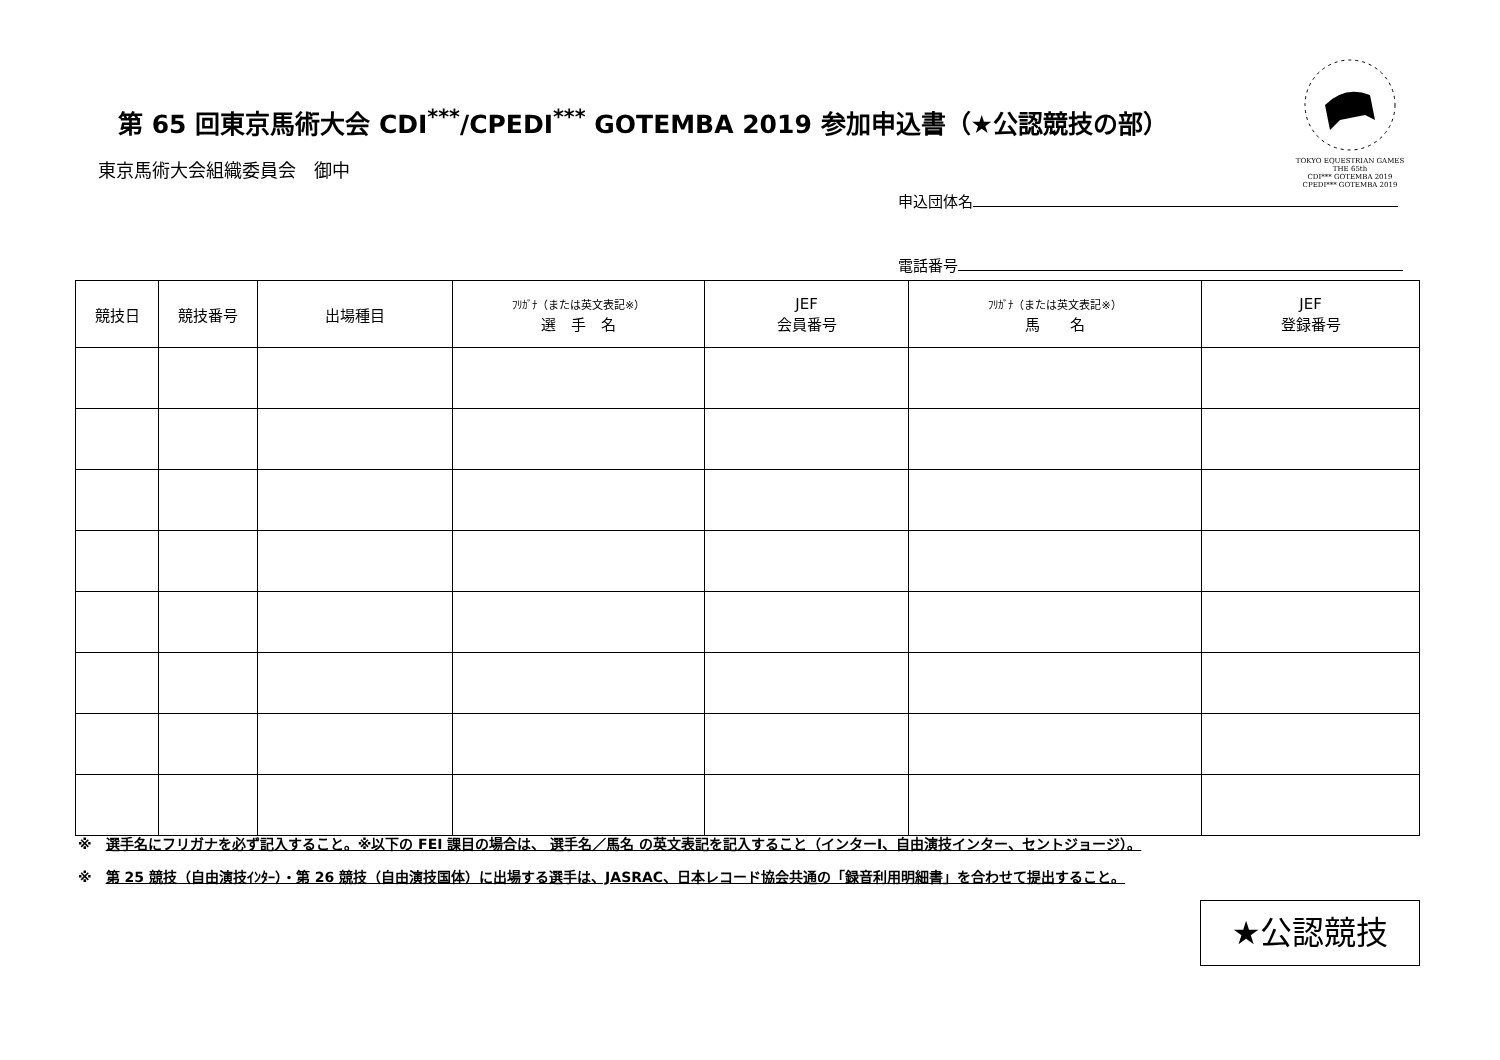第 65 回東京馬術大会 CDI<sup>***</sup>/CPEDI<sup>***</sup> GOTEMBA 2019 参加申込書（★公認競技の部）
TOKYO EQUESTRIAN GAMES THE 65th
CDI*** GOTEMBA 2019
CPEDI*** GOTEMBA 2019
東京馬術大会組織委員会　御中
申込団体名
電話番号
| 競技日 | 競技番号 | 出場種目 | ﾌﾘｶﾞﾅ（または英文表記※） 選 手 名 | JEF 会員番号 | ﾌﾘｶﾞﾅ（または英文表記※） 馬 名 | JEF 登録番号 |
| --- | --- | --- | --- | --- | --- | --- |
※　選手名にフリガナを必ず記入すること。※以下の FEI 課目の場合は、 選手名／馬名 の英文表記を記入すること（インターⅠ、自由演技インター、セントジョージ）。
※　第 25 競技（自由演技ｲﾝﾀｰ）・第 26 競技（自由演技国体）に出場する選手は、JASRAC、日本レコード協会共通の「録音利用明細書」を合わせて提出すること。
★公認競技